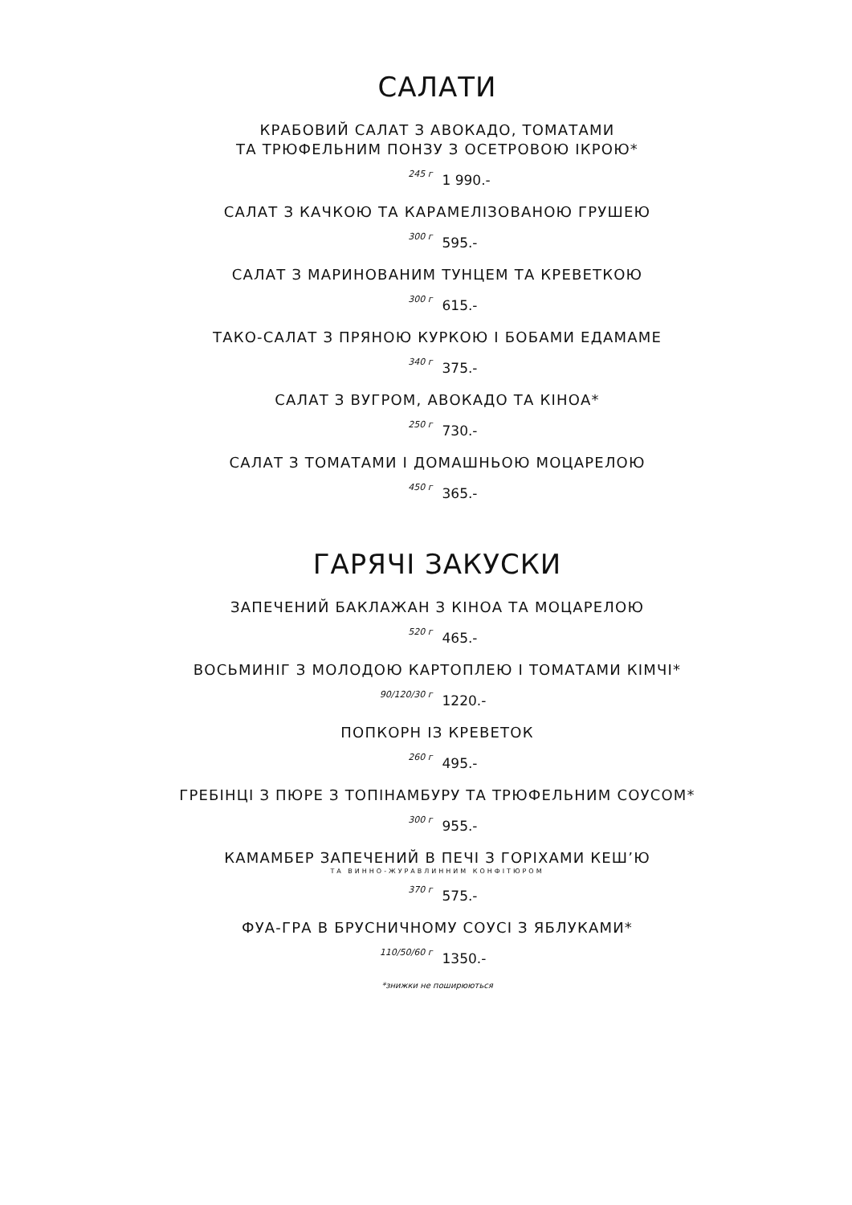САЛАТИ
КРАБОВИЙ САЛАТ З АВОКАДО, ТОМАТАМИ
ТА ТРЮФЕЛЬНИМ ПОНЗУ З ОСЕТРОВОЮ ІКРОЮ*
245 г 1 990.-
САЛАТ З КАЧКОЮ ТА КАРАМЕЛІЗОВАНОЮ ГРУШЕЮ
300 г 595.-
САЛАТ З МАРИНОВАНИМ ТУНЦЕМ ТА КРЕВЕТКОЮ
300 г 615.-
ТАКО-САЛАТ З ПРЯНОЮ КУРКОЮ І БОБАМИ ЕДАМАМЕ
340 г 375.-
САЛАТ З ВУГРОМ, АВОКАДО ТА КІНОА*
250 г 730.-
САЛАТ З ТОМАТАМИ І ДОМАШНЬОЮ МОЦАРЕЛОЮ
450 г 365.-
ГАРЯЧІ ЗАКУСКИ
ЗАПЕЧЕНИЙ БАКЛАЖАН З КІНОА ТА МОЦАРЕЛОЮ
520 г 465.-
ВОСЬМИНІГ З МОЛОДОЮ КАРТОПЛЕЮ І ТОМАТАМИ КІМЧІ*
90/120/30 г 1220.-
ПОПКОРН ІЗ КРЕВЕТОК
260 г 495.-
ГРЕБІНЦІ З ПЮРЕ З ТОПІНАМБУРУ ТА ТРЮФЕЛЬНИМ СОУСОМ*
300 г 955.-
КАМАМБЕР ЗАПЕЧЕНИЙ В ПЕЧІ З ГОРІХАМИ КЕШ’Ю
ТА ВИННО-ЖУРАВЛИННИМ КОНФІТЮРОМ
370 г 575.-
ФУА-ГРА В БРУСНИЧНОМУ СОУСІ З ЯБЛУКАМИ*
110/50/60 г 1350.-
*знижки не поширюються